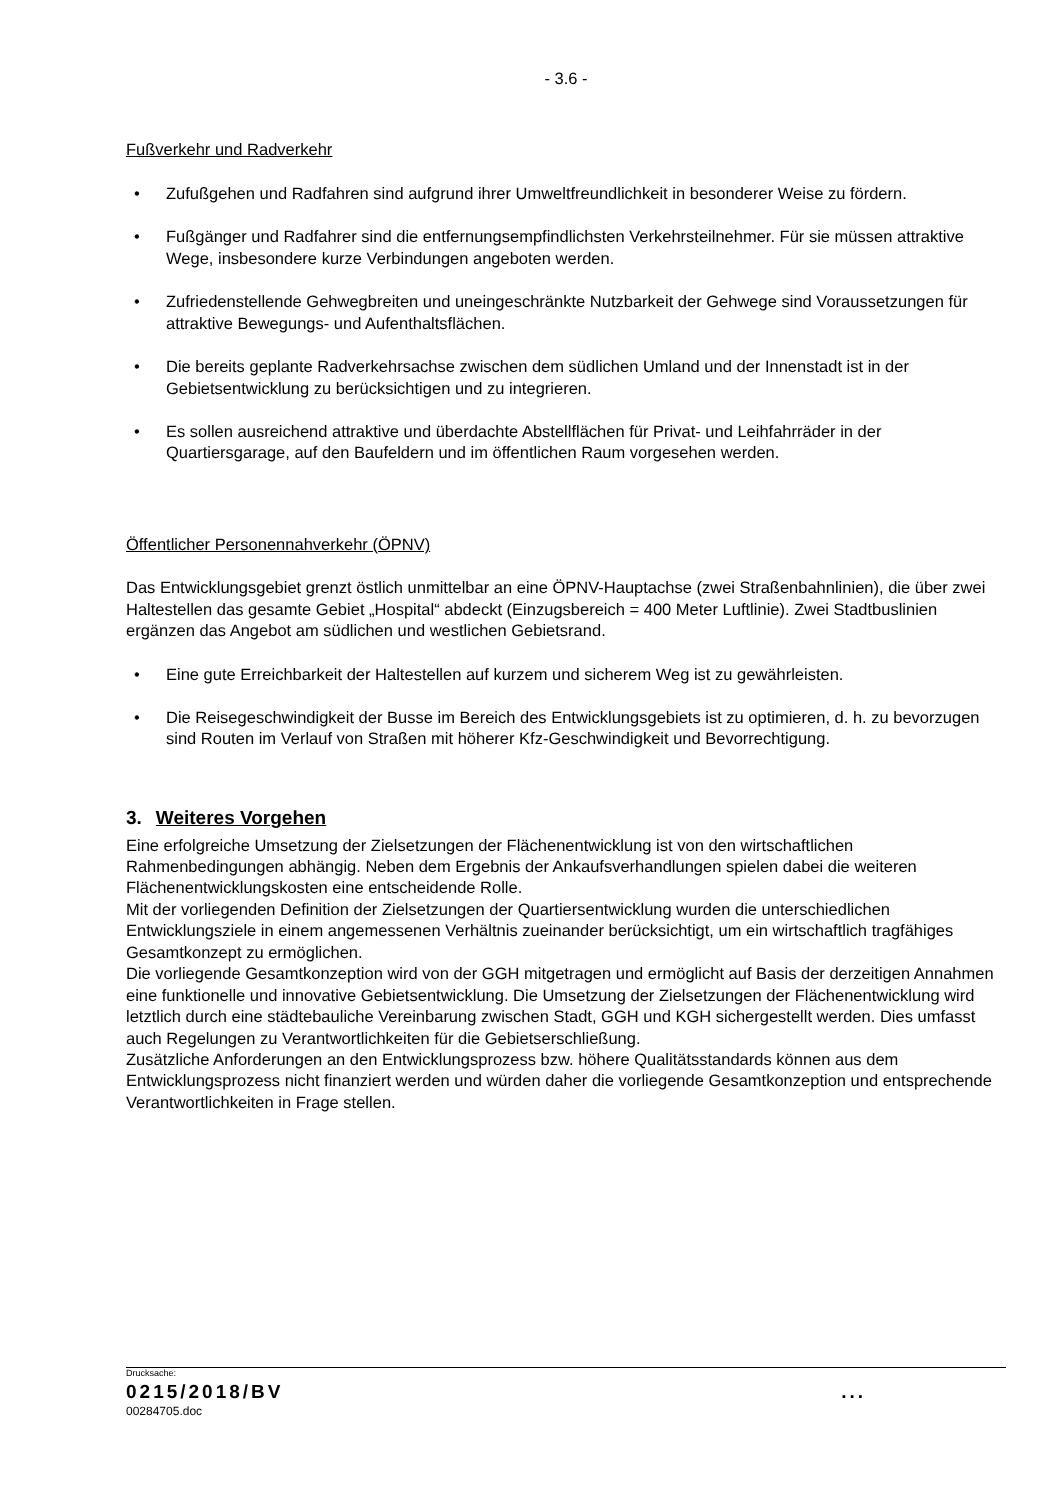- 3.6 -
Fußverkehr und Radverkehr
• Zufußgehen und Radfahren sind aufgrund ihrer Umweltfreundlichkeit in besonderer Weise zu fördern.
• Fußgänger und Radfahrer sind die entfernungsempfindlichsten Verkehrsteilnehmer. Für sie müssen attraktive Wege, insbesondere kurze Verbindungen angeboten werden.
• Zufriedenstellende Gehwegbreiten und uneingeschränkte Nutzbarkeit der Gehwege sind Voraussetzungen für attraktive Bewegungs- und Aufenthaltsflächen.
• Die bereits geplante Radverkehrsachse zwischen dem südlichen Umland und der Innenstadt ist in der Gebietsentwicklung zu berücksichtigen und zu integrieren.
• Es sollen ausreichend attraktive und überdachte Abstellflächen für Privat- und Leihfahrräder in der Quartiersgarage, auf den Baufeldern und im öffentlichen Raum vorgesehen werden.
Öffentlicher Personennahverkehr (ÖPNV)
Das Entwicklungsgebiet grenzt östlich unmittelbar an eine ÖPNV-Hauptachse (zwei Straßenbahnlinien), die über zwei Haltestellen das gesamte Gebiet „Hospital“ abdeckt (Einzugsbereich = 400 Meter Luftlinie). Zwei Stadtbuslinien ergänzen das Angebot am südlichen und westlichen Gebietsrand.
• Eine gute Erreichbarkeit der Haltestellen auf kurzem und sicherem Weg ist zu gewährleisten.
• Die Reisegeschwindigkeit der Busse im Bereich des Entwicklungsgebiets ist zu optimieren, d. h. zu bevorzugen sind Routen im Verlauf von Straßen mit höherer Kfz-Geschwindigkeit und Bevorrechtigung.
3. Weiteres Vorgehen
Eine erfolgreiche Umsetzung der Zielsetzungen der Flächenentwicklung ist von den wirtschaftlichen Rahmenbedingungen abhängig. Neben dem Ergebnis der Ankaufsverhandlungen spielen dabei die weiteren Flächenentwicklungskosten eine entscheidende Rolle.
Mit der vorliegenden Definition der Zielsetzungen der Quartiersentwicklung wurden die unterschiedlichen Entwicklungsziele in einem angemessenen Verhältnis zueinander berücksichtigt, um ein wirtschaftlich tragfähiges Gesamtkonzept zu ermöglichen.
Die vorliegende Gesamtkonzeption wird von der GGH mitgetragen und ermöglicht auf Basis der derzeitigen Annahmen eine funktionelle und innovative Gebietsentwicklung. Die Umsetzung der Zielsetzungen der Flächenentwicklung wird letztlich durch eine städtebauliche Vereinbarung zwischen Stadt, GGH und KGH sichergestellt werden. Dies umfasst auch Regelungen zu Verantwortlichkeiten für die Gebietserschließung.
Zusätzliche Anforderungen an den Entwicklungsprozess bzw. höhere Qualitätsstandards können aus dem Entwicklungsprozess nicht finanziert werden und würden daher die vorliegende Gesamtkonzeption und entsprechende Verantwortlichkeiten in Frage stellen.
Drucksache:
0215/2018/BV ...
00284705.doc